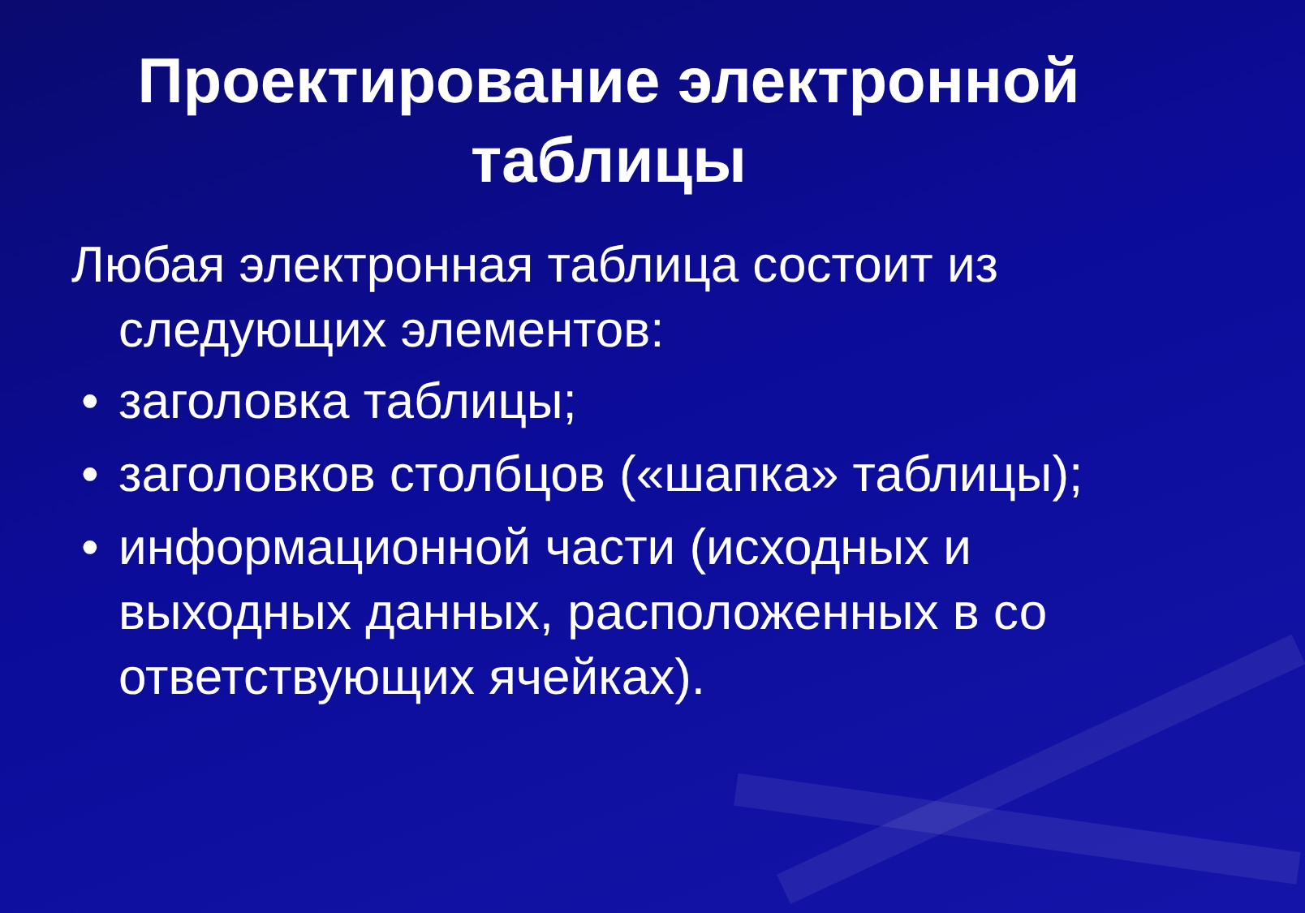Проектирование электронной
таблицы
Любая электронная таблица состоит из следующих элементов:
• заголовка таблицы;
• заголовков столбцов («шапка» таблицы);
• информационной части (исходных и выходных данных, расположенных в со ответствующих ячейках).